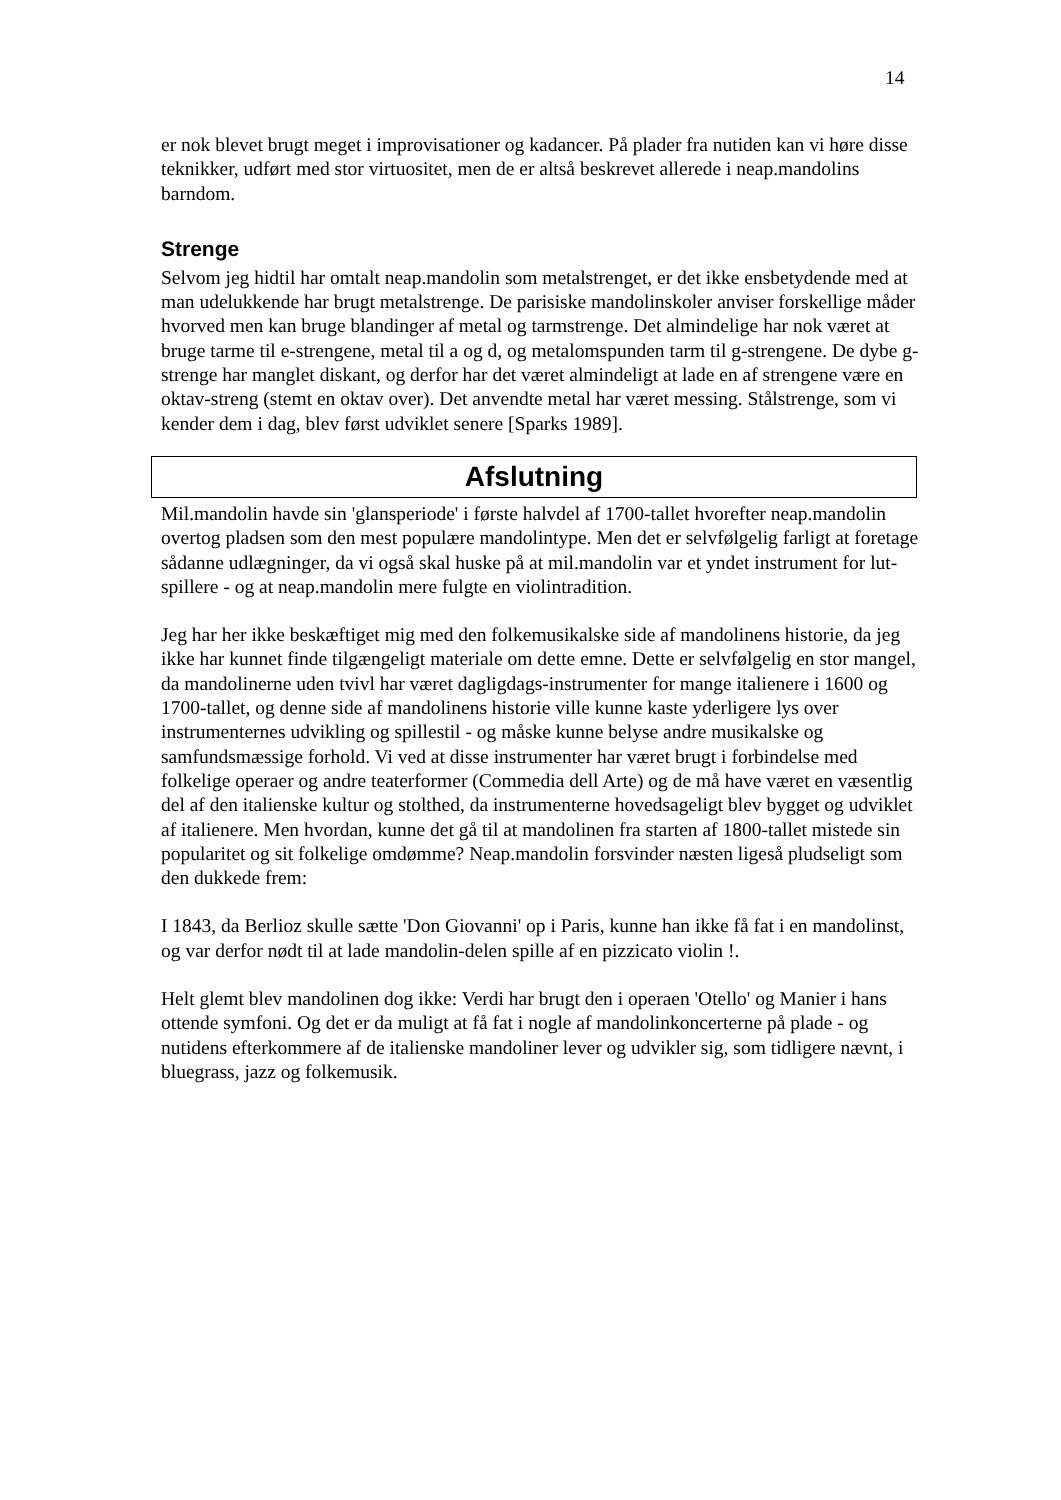14
er nok blevet brugt meget i improvisationer og kadancer. På plader fra nutiden kan vi høre disse teknikker, udført med stor virtuositet, men de er altså beskrevet allerede i neap.mandolins barndom.
Strenge
Selvom jeg hidtil har omtalt neap.mandolin som metalstrenget, er det ikke ensbetydende med at man udelukkende har brugt metalstrenge. De parisiske mandolinskoler anviser forskellige måder hvorved men kan bruge blandinger af metal og tarmstrenge. Det almindelige har nok været at bruge tarme til e-strengene, metal til a og d, og metalomspunden tarm til g-strengene. De dybe g-strenge har manglet diskant, og derfor har det været almindeligt at lade en af strengene være en oktav-streng (stemt en oktav over). Det anvendte metal har været messing. Stålstrenge, som vi kender dem i dag, blev først udviklet senere [Sparks 1989].
Afslutning
Mil.mandolin havde sin 'glansperiode' i første halvdel af 1700-tallet hvorefter neap.mandolin overtog pladsen som den mest populære mandolintype. Men det er selvfølgelig farligt at foretage sådanne udlægninger, da vi også skal huske på at mil.mandolin var et yndet instrument for lut-spillere - og at neap.mandolin mere fulgte en violintradition.
Jeg har her ikke beskæftiget mig med den folkemusikalske side af mandolinens historie, da jeg ikke har kunnet finde tilgængeligt materiale om dette emne. Dette er selvfølgelig en stor mangel, da mandolinerne uden tvivl har været dagligdags-instrumenter for mange italienere i 1600 og 1700-tallet, og denne side af mandolinens historie ville kunne kaste yderligere lys over instrumenternes udvikling og spillestil - og måske kunne belyse andre musikalske og samfundsmæssige forhold. Vi ved at disse instrumenter har været brugt i forbindelse med folkelige operaer og andre teaterformer (Commedia dell Arte) og de må have været en væsentlig del af den italienske kultur og stolthed, da instrumenterne hovedsageligt blev bygget og udviklet af italienere. Men hvordan, kunne det gå til at mandolinen fra starten af 1800-tallet mistede sin popularitet og sit folkelige omdømme? Neap.mandolin forsvinder næsten ligeså pludseligt som den dukkede frem:
I 1843, da Berlioz skulle sætte 'Don Giovanni' op i Paris, kunne han ikke få fat i en mandolinst, og var derfor nødt til at lade mandolin-delen spille af en pizzicato violin !.
Helt glemt blev mandolinen dog ikke: Verdi har brugt den i operaen 'Otello' og Manier i hans ottende symfoni. Og det er da muligt at få fat i nogle af mandolinkoncerterne på plade - og nutidens efterkommere af de italienske mandoliner lever og udvikler sig, som tidligere nævnt, i bluegrass, jazz og folkemusik.